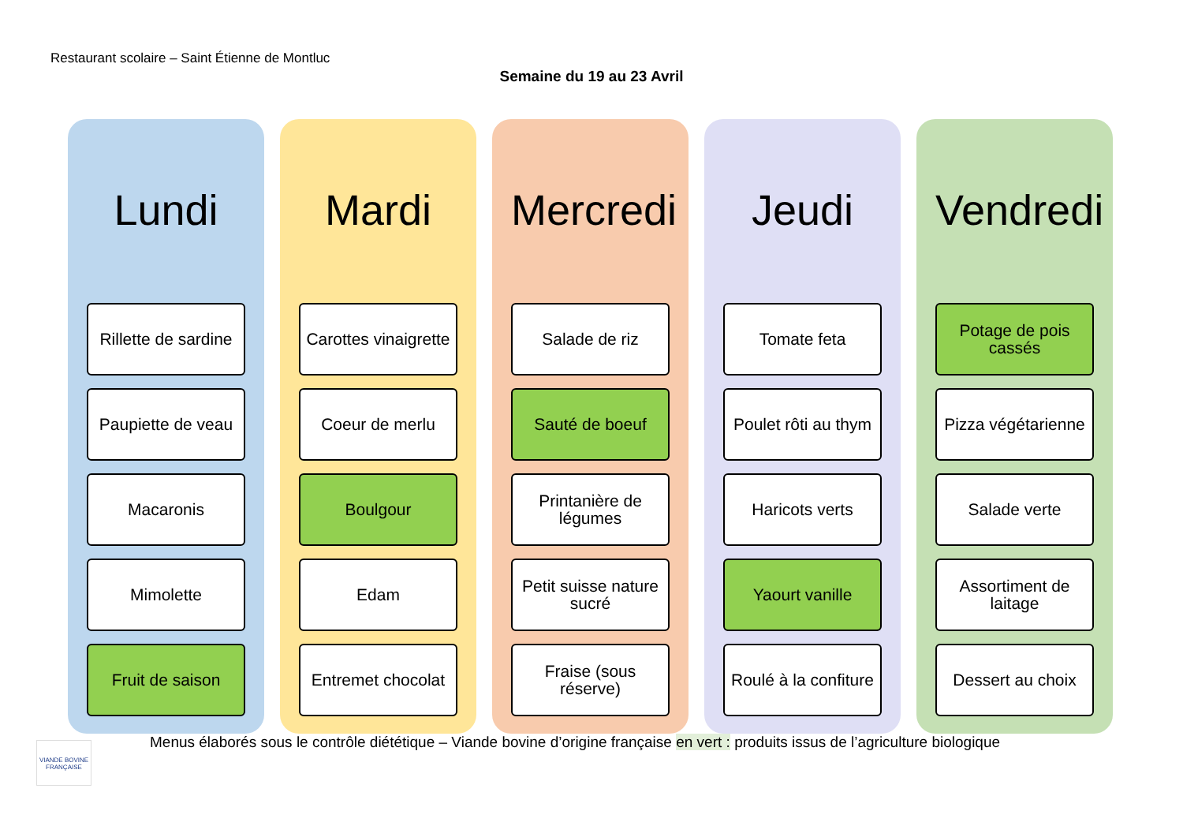Restaurant scolaire – Saint Étienne de Montluc
Semaine du 19 au 23 Avril
Lundi
Rillette de sardine
Paupiette de veau
Macaronis
Mimolette
Fruit de saison
Mardi
Carottes vinaigrette
Coeur de merlu
Boulgour
Edam
Entremet chocolat
Mercredi
Salade de riz
Sauté de boeuf
Printanière de
légumes
Petit suisse nature
sucré
Fraise (sous
réserve)
Jeudi
Tomate feta
Poulet rôti au thym
Haricots verts
Yaourt vanille
Roulé à la confiture
Vendredi
Potage de pois
cassés
Pizza végétarienne
Salade verte
Assortiment de
laitage
Dessert au choix
VIANDE BOVINE FRANÇAISE
Menus élaborés sous le contrôle diététique – Viande bovine d’origine française en vert : produits issus de l’agriculture biologique